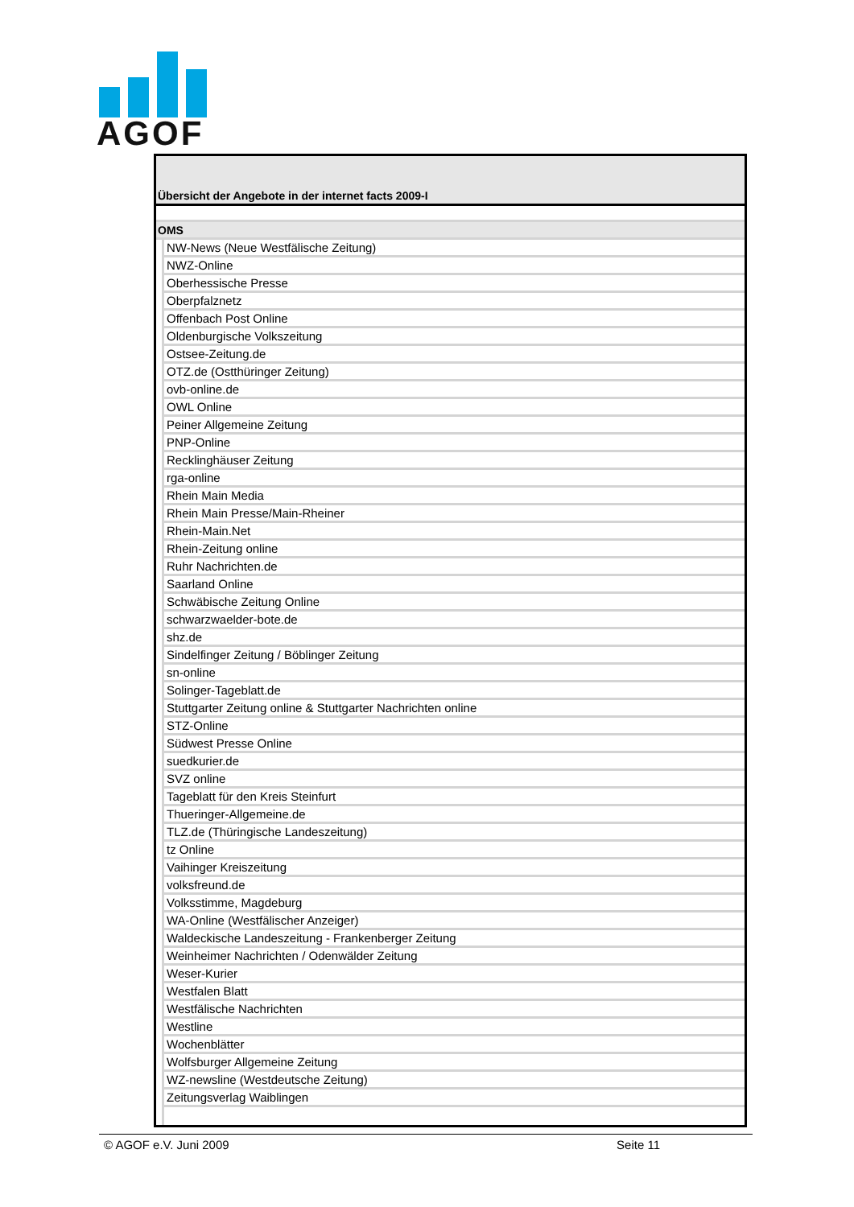AGOF
Übersicht der Angebote in der internet facts 2009-I
| OMS | |
| | NW-News (Neue Westfälische Zeitung) |
| | NWZ-Online |
| | Oberhessische Presse |
| | Oberpfalznetz |
| | Offenbach Post Online |
| | Oldenburgische Volkszeitung |
| | Ostsee-Zeitung.de |
| | OTZ.de (Ostthüringer Zeitung) |
| | ovb-online.de |
| | OWL Online |
| | Peiner Allgemeine Zeitung |
| | PNP-Online |
| | Recklinghäuser Zeitung |
| | rga-online |
| | Rhein Main Media |
| | Rhein Main Presse/Main-Rheiner |
| | Rhein-Main.Net |
| | Rhein-Zeitung online |
| | Ruhr Nachrichten.de |
| | Saarland Online |
| | Schwäbische Zeitung Online |
| | schwarzwaelder-bote.de |
| | shz.de |
| | Sindelfinger Zeitung / Böblinger Zeitung |
| | sn-online |
| | Solinger-Tageblatt.de |
| | Stuttgarter Zeitung online & Stuttgarter Nachrichten online |
| | STZ-Online |
| | Südwest Presse Online |
| | suedkurier.de |
| | SVZ online |
| | Tageblatt für den Kreis Steinfurt |
| | Thueringer-Allgemeine.de |
| | TLZ.de (Thüringische Landeszeitung) |
| | tz Online |
| | Vaihinger Kreiszeitung |
| | volksfreund.de |
| | Volksstimme, Magdeburg |
| | WA-Online (Westfälischer Anzeiger) |
| | Waldeckische Landeszeitung - Frankenberger Zeitung |
| | Weinheimer Nachrichten / Odenwälder Zeitung |
| | Weser-Kurier |
| | Westfalen Blatt |
| | Westfälische Nachrichten |
| | Westline |
| | Wochenblätter |
| | Wolfsburger Allgemeine Zeitung |
| | WZ-newsline (Westdeutsche Zeitung) |
| | Zeitungsverlag Waiblingen |
© AGOF e.V. Juni 2009 Seite 11